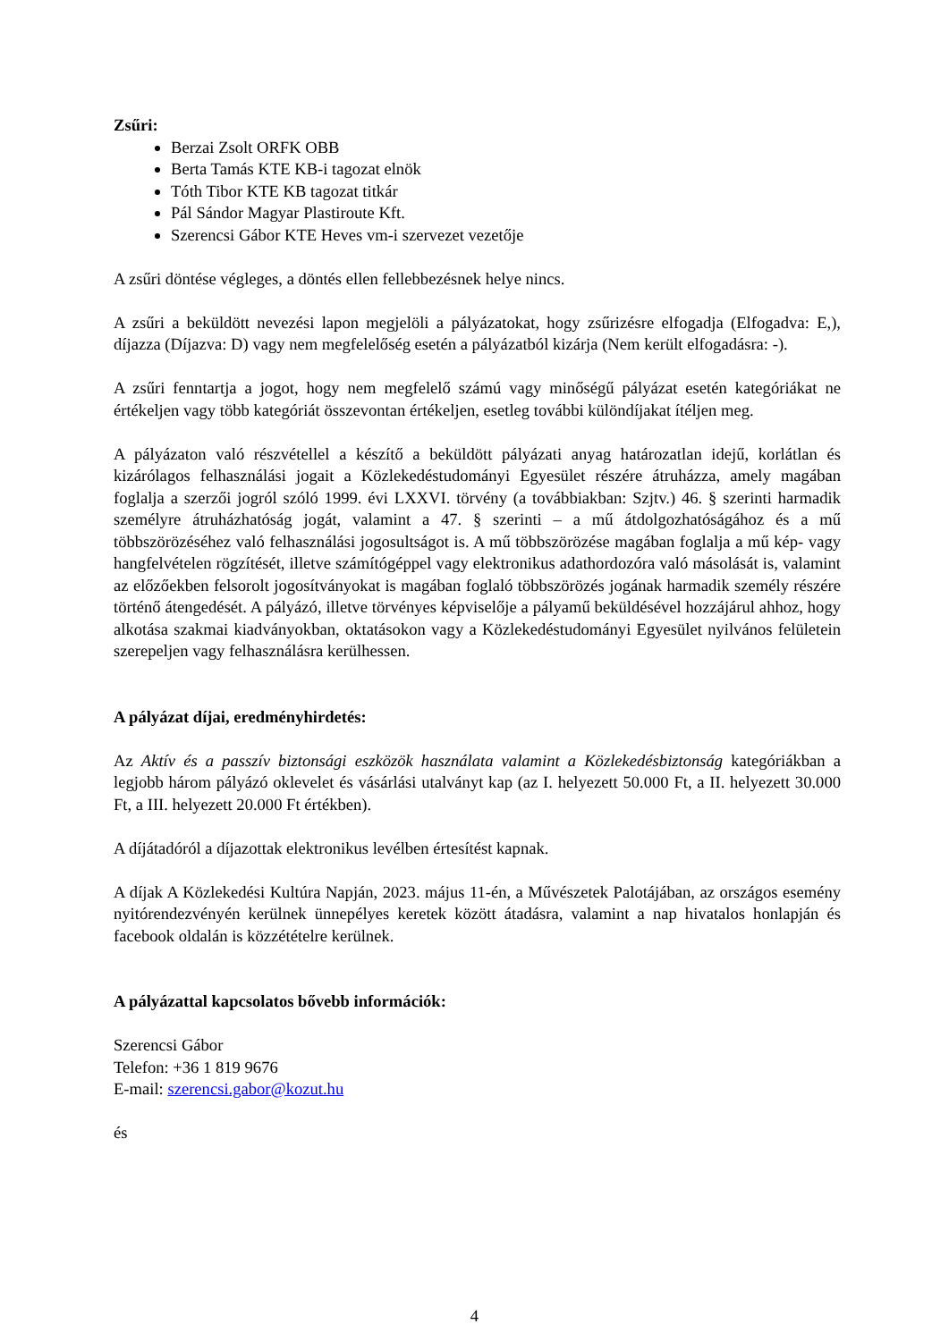Zsűri:
Berzai Zsolt ORFK OBB
Berta Tamás KTE KB-i tagozat elnök
Tóth Tibor KTE KB tagozat titkár
Pál Sándor Magyar Plastiroute Kft.
Szerencsi Gábor KTE Heves vm-i szervezet vezetője
A zsűri döntése végleges, a döntés ellen fellebbezésnek helye nincs.
A zsűri a beküldött nevezési lapon megjelöli a pályázatokat, hogy zsűrizésre elfogadja (Elfogadva: E,), díjazza (Díjazva: D) vagy nem megfelelőség esetén a pályázatból kizárja (Nem került elfogadásra: -).
A zsűri fenntartja a jogot, hogy nem megfelelő számú vagy minőségű pályázat esetén kategóriákat ne értékeljen vagy több kategóriát összevontan értékeljen, esetleg további különdíjakat ítéljen meg.
A pályázaton való részvétellel a készítő a beküldött pályázati anyag határozatlan idejű, korlátlan és kizárólagos felhasználási jogait a Közlekedéstudományi Egyesület részére átruházza, amely magában foglalja a szerzői jogról szóló 1999. évi LXXVI. törvény (a továbbiakban: Szjtv.) 46. § szerinti harmadik személyre átruházhatóság jogát, valamint a 47. § szerinti – a mű átdolgozhatóságához és a mű többszörözéséhez való felhasználási jogosultságot is. A mű többszörözése magában foglalja a mű kép- vagy hangfelvételen rögzítését, illetve számítógéppel vagy elektronikus adathordozóra való másolását is, valamint az előzőekben felsorolt jogosítványokat is magában foglaló többszörözés jogának harmadik személy részére történő átengedését. A pályázó, illetve törvényes képviselője a pályamű beküldésével hozzájárul ahhoz, hogy alkotása szakmai kiadványokban, oktatásokon vagy a Közlekedéstudományi Egyesület nyilvános felületein szerepeljen vagy felhasználásra kerülhessen.
A pályázat díjai, eredményhirdetés:
Az Aktív és a passzív biztonsági eszközök használata valamint a Közlekedésbiztonság kategóriákban a legjobb három pályázó oklevelet és vásárlási utalványt kap (az I. helyezett 50.000 Ft, a II. helyezett 30.000 Ft, a III. helyezett 20.000 Ft értékben).
A díjátadóról a díjazottak elektronikus levélben értesítést kapnak.
A díjak A Közlekedési Kultúra Napján, 2023. május 11-én, a Művészetek Palotájában, az országos esemény nyitórendezvényén kerülnek ünnepélyes keretek között átadásra, valamint a nap hivatalos honlapján és facebook oldalán is közzétételre kerülnek.
A pályázattal kapcsolatos bővebb információk:
Szerencsi Gábor
Telefon: +36 1 819 9676
E-mail: szerencsi.gabor@kozut.hu
és
4